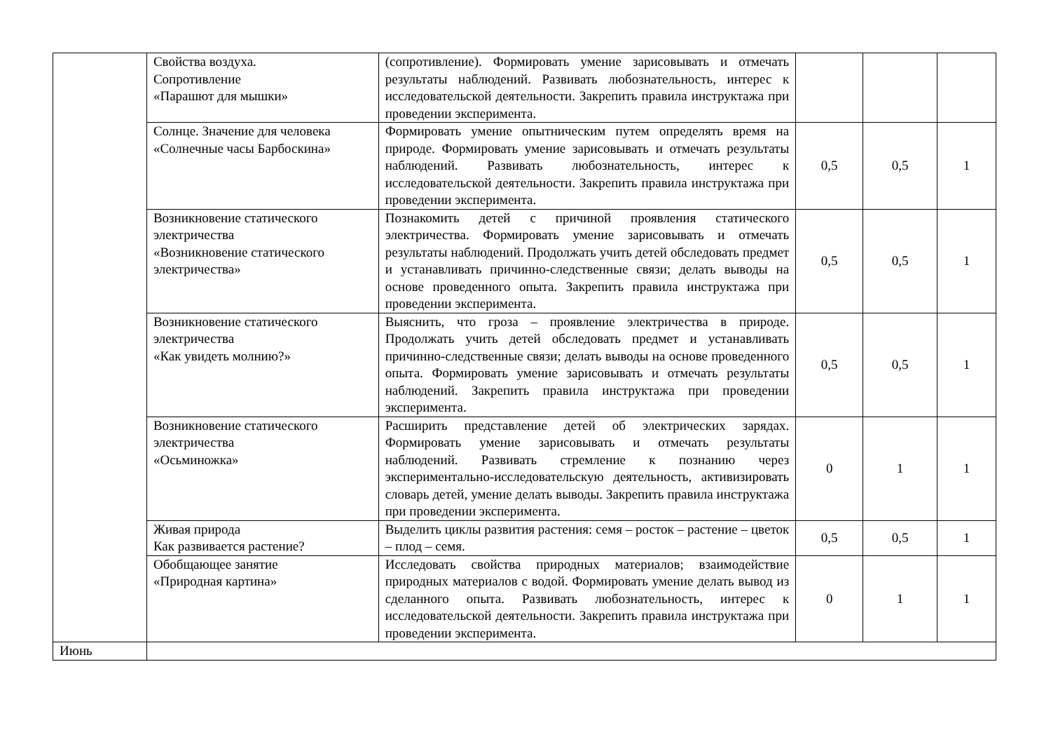| | Свойства воздуха. Сопротивление «Парашют для мышки» | (сопротивление). Формировать умение зарисовывать и отмечать результаты наблюдений. Развивать любознательность, интерес к исследовательской деятельности. Закрепить правила инструктажа при проведении эксперимента. | | | |
| | Солнце. Значение для человека «Солнечные часы Барбоскина» | Формировать умение опытническим путем определять время на природе. Формировать умение зарисовывать и отмечать результаты наблюдений. Развивать любознательность, интерес к исследовательской деятельности. Закрепить правила инструктажа при проведении эксперимента. | 0,5 | 0,5 | 1 |
| | Возникновение статического электричества «Возникновение статического электричества» | Познакомить детей с причиной проявления статического электричества. Формировать умение зарисовывать и отмечать результаты наблюдений. Продолжать учить детей обследовать предмет и устанавливать причинно-следственные связи; делать выводы на основе проведенного опыта. Закрепить правила инструктажа при проведении эксперимента. | 0,5 | 0,5 | 1 |
| | Возникновение статического электричества «Как увидеть молнию?» | Выяснить, что гроза – проявление электричества в природе. Продолжать учить детей обследовать предмет и устанавливать причинно-следственные связи; делать выводы на основе проведенного опыта. Формировать умение зарисовывать и отмечать результаты наблюдений. Закрепить правила инструктажа при проведении эксперимента. | 0,5 | 0,5 | 1 |
| | Возникновение статического электричества «Осьминожка» | Расширить представление детей об электрических зарядах. Формировать умение зарисовывать и отмечать результаты наблюдений. Развивать стремление к познанию через экспериментально-исследовательскую деятельность, активизировать словарь детей, умение делать выводы. Закрепить правила инструктажа при проведении эксперимента. | 0 | 1 | 1 |
| | Живая природа Как развивается растение? | Выделить циклы развития растения: семя – росток – растение – цветок – плод – семя. | 0,5 | 0,5 | 1 |
| | Обобщающее занятие «Природная картина» | Исследовать свойства природных материалов; взаимодействие природных материалов с водой. Формировать умение делать вывод из сделанного опыта. Развивать любознательность, интерес к исследовательской деятельности. Закрепить правила инструктажа при проведении эксперимента. | 0 | 1 | 1 |
| Июнь | | | | | |